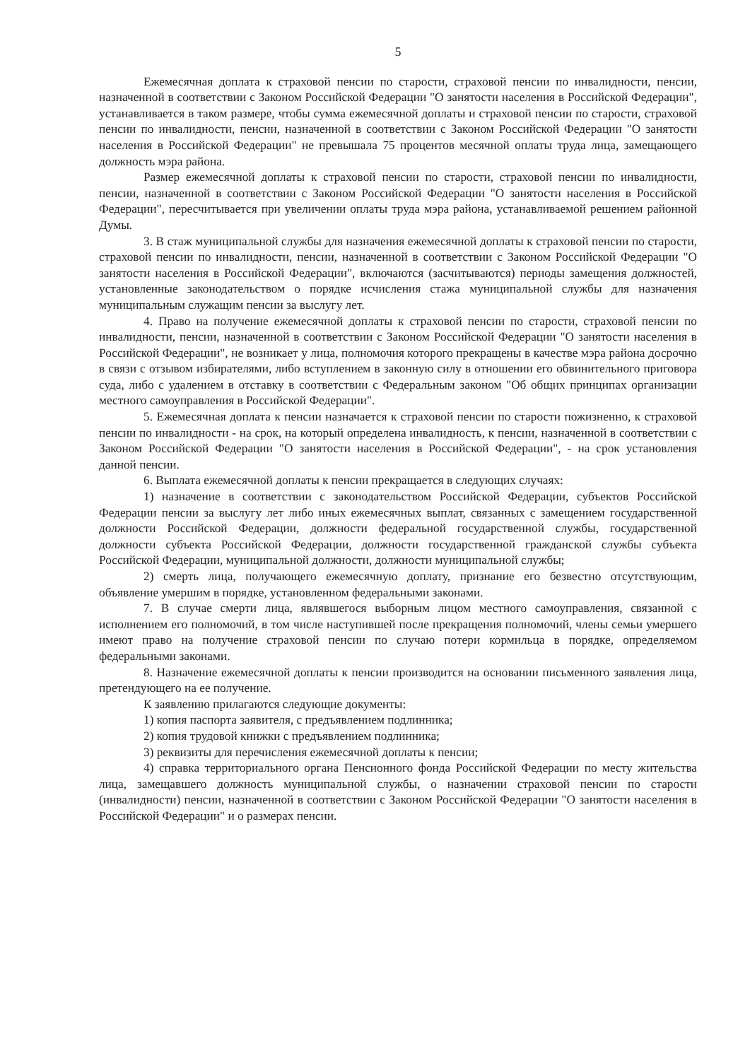5
Ежемесячная доплата к страховой пенсии по старости, страховой пенсии по инвалидности, пенсии, назначенной в соответствии с Законом Российской Федерации "О занятости населения в Российской Федерации", устанавливается в таком размере, чтобы сумма ежемесячной доплаты и страховой пенсии по старости, страховой пенсии по инвалидности, пенсии, назначенной в соответствии с Законом Российской Федерации "О занятости населения в Российской Федерации" не превышала 75 процентов месячной оплаты труда лица, замещающего должность мэра района.
Размер ежемесячной доплаты к страховой пенсии по старости, страховой пенсии по инвалидности, пенсии, назначенной в соответствии с Законом Российской Федерации "О занятости населения в Российской Федерации", пересчитывается при увеличении оплаты труда мэра района, устанавливаемой решением районной Думы.
3. В стаж муниципальной службы для назначения ежемесячной доплаты к страховой пенсии по старости, страховой пенсии по инвалидности, пенсии, назначенной в соответствии с Законом Российской Федерации "О занятости населения в Российской Федерации", включаются (засчитываются) периоды замещения должностей, установленные законодательством о порядке исчисления стажа муниципальной службы для назначения муниципальным служащим пенсии за выслугу лет.
4. Право на получение ежемесячной доплаты к страховой пенсии по старости, страховой пенсии по инвалидности, пенсии, назначенной в соответствии с Законом Российской Федерации "О занятости населения в Российской Федерации", не возникает у лица, полномочия которого прекращены в качестве мэра района досрочно в связи с отзывом избирателями, либо вступлением в законную силу в отношении его обвинительного приговора суда, либо с удалением в отставку в соответствии с Федеральным законом "Об общих принципах организации местного самоуправления в Российской Федерации".
5. Ежемесячная доплата к пенсии назначается к страховой пенсии по старости пожизненно, к страховой пенсии по инвалидности - на срок, на который определена инвалидность, к пенсии, назначенной в соответствии с Законом Российской Федерации "О занятости населения в Российской Федерации", - на срок установления данной пенсии.
6. Выплата ежемесячной доплаты к пенсии прекращается в следующих случаях:
1) назначение в соответствии с законодательством Российской Федерации, субъектов Российской Федерации пенсии за выслугу лет либо иных ежемесячных выплат, связанных с замещением государственной должности Российской Федерации, должности федеральной государственной службы, государственной должности субъекта Российской Федерации, должности государственной гражданской службы субъекта Российской Федерации, муниципальной должности, должности муниципальной службы;
2) смерть лица, получающего ежемесячную доплату, признание его безвестно отсутствующим, объявление умершим в порядке, установленном федеральными законами.
7. В случае смерти лица, являвшегося выборным лицом местного самоуправления, связанной с исполнением его полномочий, в том числе наступившей после прекращения полномочий, члены семьи умершего имеют право на получение страховой пенсии по случаю потери кормильца в порядке, определяемом федеральными законами.
8. Назначение ежемесячной доплаты к пенсии производится на основании письменного заявления лица, претендующего на ее получение.
К заявлению прилагаются следующие документы:
1) копия паспорта заявителя, с предъявлением подлинника;
2) копия трудовой книжки с предъявлением подлинника;
3) реквизиты для перечисления ежемесячной доплаты к пенсии;
4) справка территориального органа Пенсионного фонда Российской Федерации по месту жительства лица, замещавшего должность муниципальной службы, о назначении страховой пенсии по старости (инвалидности) пенсии, назначенной в соответствии с Законом Российской Федерации "О занятости населения в Российской Федерации" и о размерах пенсии.